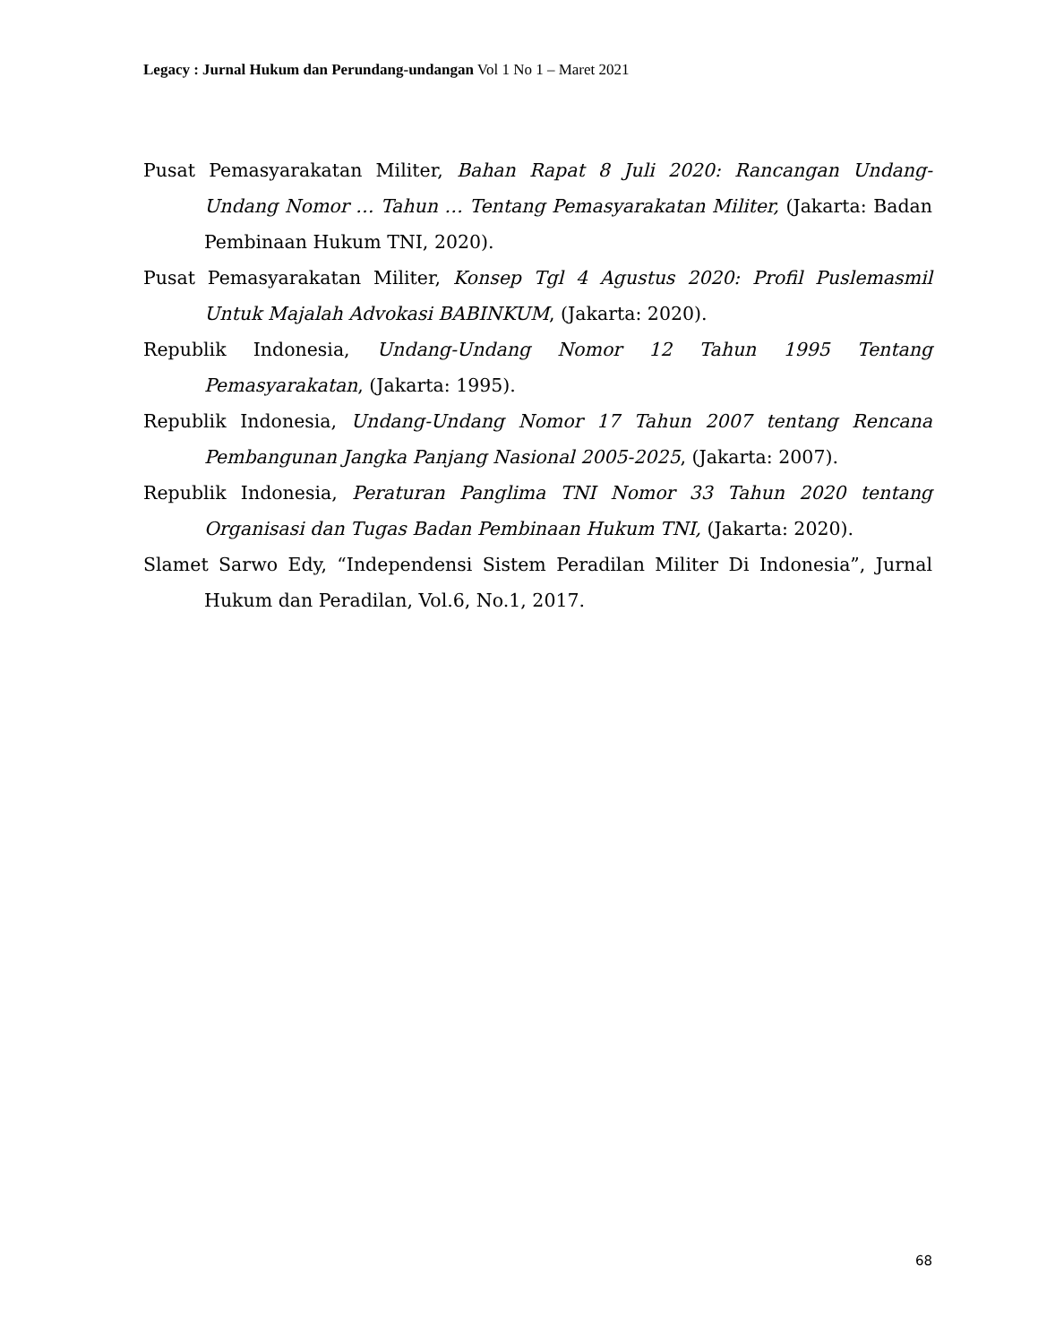Legacy : Jurnal Hukum dan Perundang-undangan Vol 1 No 1 – Maret 2021
Pusat Pemasyarakatan Militer, Bahan Rapat 8 Juli 2020: Rancangan Undang-Undang Nomor … Tahun … Tentang Pemasyarakatan Militer, (Jakarta: Badan Pembinaan Hukum TNI, 2020).
Pusat Pemasyarakatan Militer, Konsep Tgl 4 Agustus 2020: Profil Puslemasmil Untuk Majalah Advokasi BABINKUM, (Jakarta: 2020).
Republik Indonesia, Undang-Undang Nomor 12 Tahun 1995 Tentang Pemasyarakatan, (Jakarta: 1995).
Republik Indonesia, Undang-Undang Nomor 17 Tahun 2007 tentang Rencana Pembangunan Jangka Panjang Nasional 2005-2025, (Jakarta: 2007).
Republik Indonesia, Peraturan Panglima TNI Nomor 33 Tahun 2020 tentang Organisasi dan Tugas Badan Pembinaan Hukum TNI, (Jakarta: 2020).
Slamet Sarwo Edy, “Independensi Sistem Peradilan Militer Di Indonesia”, Jurnal Hukum dan Peradilan, Vol.6, No.1, 2017.
68